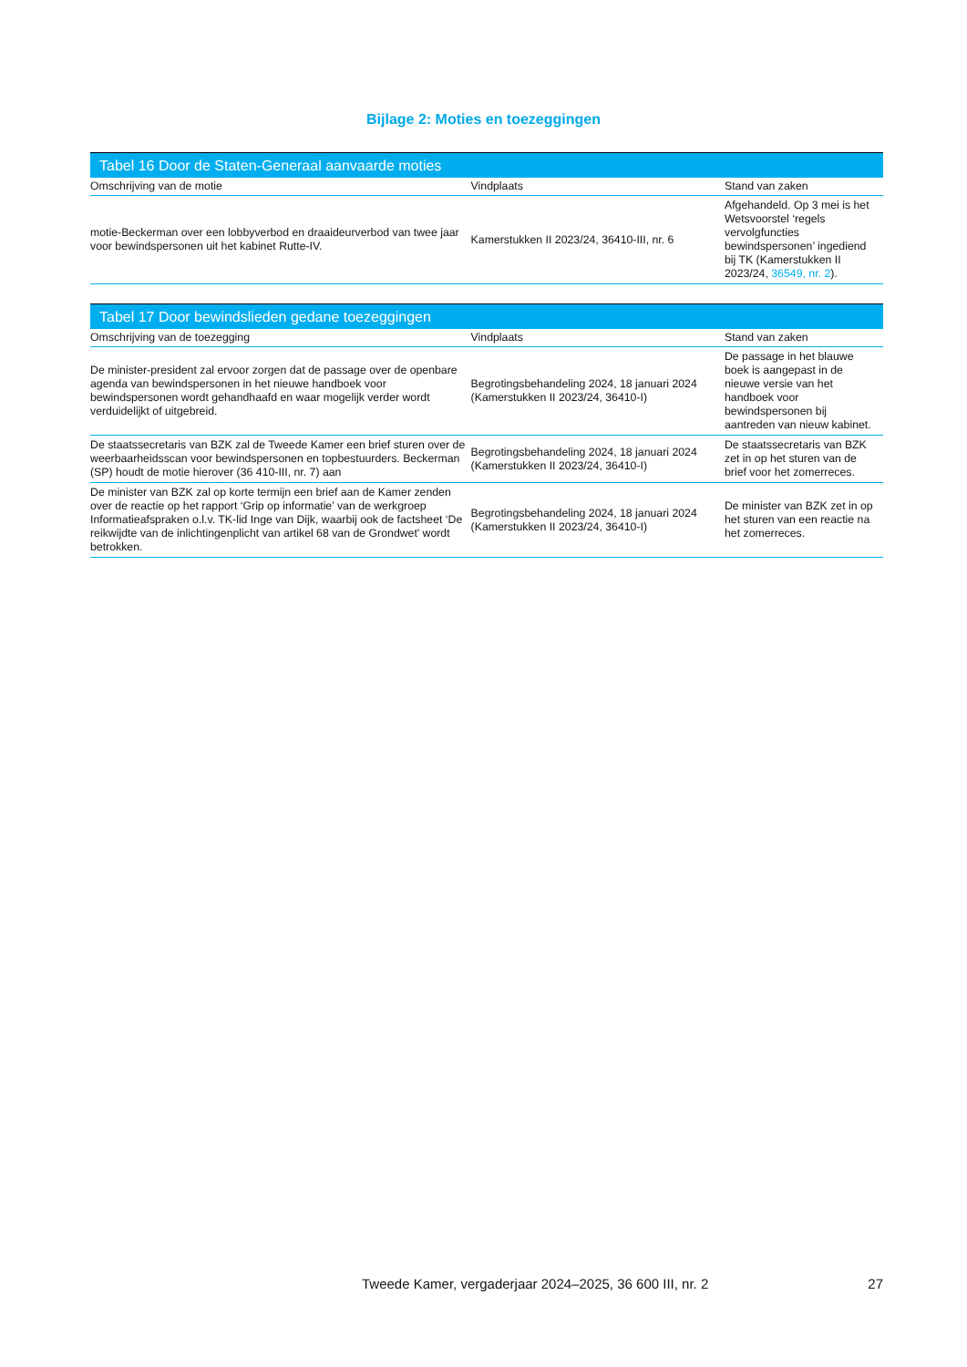Bijlage 2: Moties en toezeggingen
Tabel 16 Door de Staten-Generaal aanvaarde moties
| Omschrijving van de motie | Vindplaats | Stand van zaken |
| --- | --- | --- |
| motie-Beckerman over een lobbyverbod en draaideurverbod van twee jaar voor bewindspersonen uit het kabinet Rutte-IV. | Kamerstukken II 2023/24, 36410-III, nr. 6 | Afgehandeld. Op 3 mei is het Wetsvoorstel ‘regels vervolgfuncties bewindspersonen’ ingediend bij TK (Kamerstukken II 2023/24, 36549, nr. 2 ). |
Tabel 17 Door bewindslieden gedane toezeggingen
| Omschrijving van de toezegging | Vindplaats | Stand van zaken |
| --- | --- | --- |
| De minister-president zal ervoor zorgen dat de passage over de openbare agenda van bewindspersonen in het nieuwe handboek voor bewindspersonen wordt gehandhaafd en waar mogelijk verder wordt verduidelijkt of uitgebreid. | Begrotingsbehandeling 2024, 18 januari 2024 (Kamerstukken II 2023/24, 36410-I) | De passage in het blauwe boek is aangepast in de nieuwe versie van het handboek voor bewindspersonen bij aantreden van nieuw kabinet. |
| De staatssecretaris van BZK zal de Tweede Kamer een brief sturen over de weerbaarheidsscan voor bewindspersonen en topbestuurders. Beckerman (SP) houdt de motie hierover (36 410-III, nr. 7) aan | Begrotingsbehandeling 2024, 18 januari 2024 (Kamerstukken II 2023/24, 36410-I) | De staatssecretaris van BZK zet in op het sturen van de brief voor het zomerreces. |
| De minister van BZK zal op korte termijn een brief aan de Kamer zenden over de reactie op het rapport ‘Grip op informatie’ van de werkgroep Informatieafspraken o.l.v. TK-lid Inge van Dijk, waarbij ook de factsheet ‘De reikwijdte van de inlichtingenplicht van artikel 68 van de Grondwet’ wordt betrokken. | Begrotingsbehandeling 2024, 18 januari 2024 (Kamerstukken II 2023/24, 36410-I) | De minister van BZK zet in op het sturen van een reactie na het zomerreces. |
Tweede Kamer, vergaderjaar 2024–2025, 36 600 III, nr. 2 27